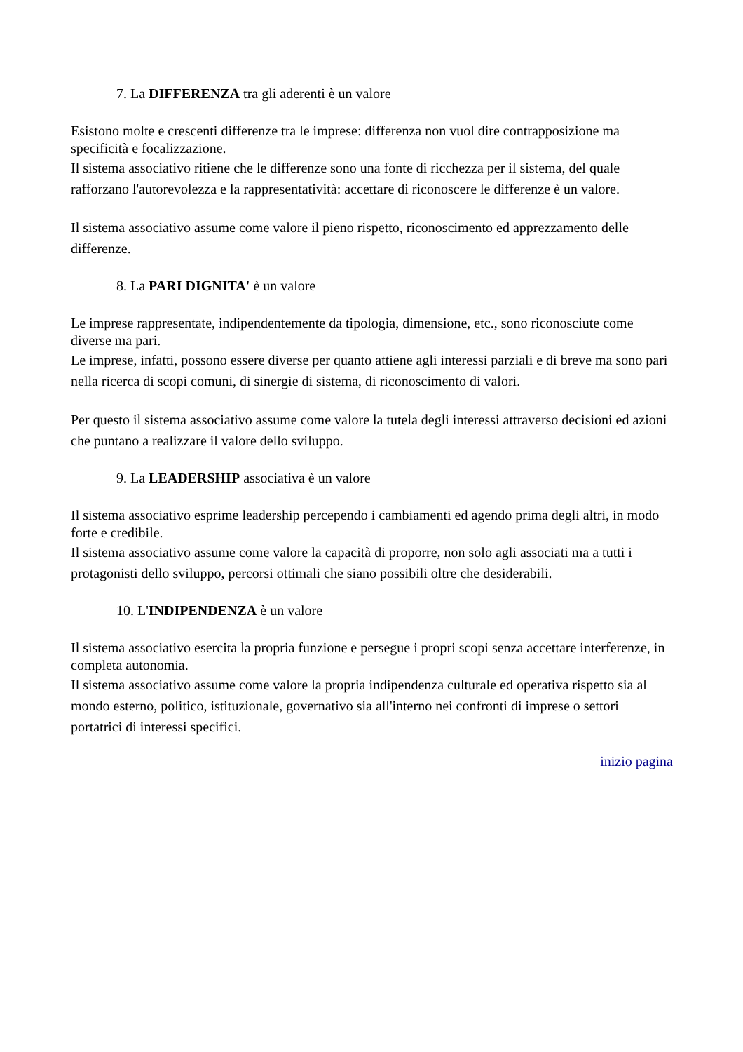7. La DIFFERENZA tra gli aderenti è un valore
Esistono molte e crescenti differenze tra le imprese: differenza non vuol dire contrapposizione ma specificità e focalizzazione.
Il sistema associativo ritiene che le differenze sono una fonte di ricchezza per il sistema, del quale rafforzano l'autorevolezza e la rappresentatività: accettare di riconoscere le differenze è un valore.
Il sistema associativo assume come valore il pieno rispetto, riconoscimento ed apprezzamento delle differenze.
8. La PARI DIGNITA' è un valore
Le imprese rappresentate, indipendentemente da tipologia, dimensione, etc., sono riconosciute come diverse ma pari.
Le imprese, infatti, possono essere diverse per quanto attiene agli interessi parziali e di breve ma sono pari nella ricerca di scopi comuni, di sinergie di sistema, di riconoscimento di valori.
Per questo il sistema associativo assume come valore la tutela degli interessi attraverso decisioni ed azioni che puntano a realizzare il valore dello sviluppo.
9. La LEADERSHIP associativa è un valore
Il sistema associativo esprime leadership percependo i cambiamenti ed agendo prima degli altri, in modo forte e credibile.
Il sistema associativo assume come valore la capacità di proporre, non solo agli associati ma a tutti i protagonisti dello sviluppo, percorsi ottimali che siano possibili oltre che desiderabili.
10. L'INDIPENDENZA è un valore
Il sistema associativo esercita la propria funzione e persegue i propri scopi senza accettare interferenze, in completa autonomia.
Il sistema associativo assume come valore la propria indipendenza culturale ed operativa rispetto sia al mondo esterno, politico, istituzionale, governativo sia all'interno nei confronti di imprese o settori portatrici di interessi specifici.
inizio pagina